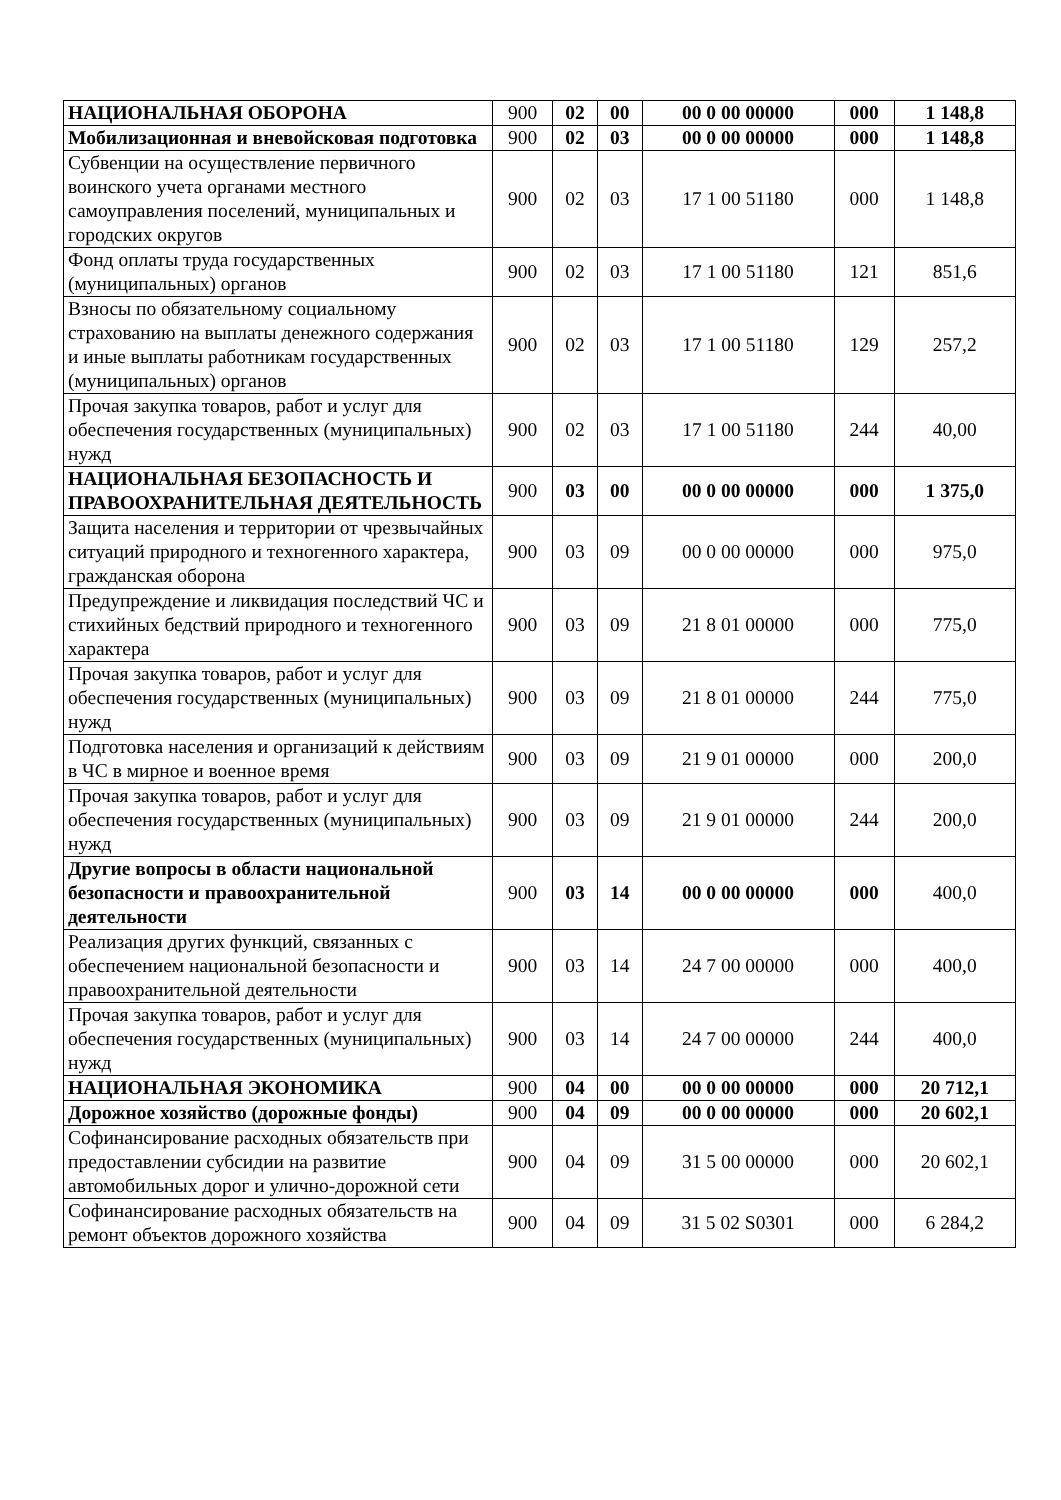| НАЦИОНАЛЬНАЯ ОБОРОНА | 900 | 02 | 00 | 00 0 00 00000 | 000 | 1 148,8 |
| Мобилизационная и вневойсковая подготовка | 900 | 02 | 03 | 00 0 00 00000 | 000 | 1 148,8 |
| Субвенции на осуществление первичного воинского учета органами местного самоуправления поселений, муниципальных и городских округов | 900 | 02 | 03 | 17 1 00 51180 | 000 | 1 148,8 |
| Фонд оплаты труда государственных (муниципальных) органов | 900 | 02 | 03 | 17 1 00 51180 | 121 | 851,6 |
| Взносы по обязательному социальному страхованию на выплаты денежного содержания и иные выплаты работникам государственных (муниципальных) органов | 900 | 02 | 03 | 17 1 00 51180 | 129 | 257,2 |
| Прочая закупка товаров, работ и услуг для обеспечения государственных (муниципальных) нужд | 900 | 02 | 03 | 17 1 00 51180 | 244 | 40,00 |
| НАЦИОНАЛЬНАЯ БЕЗОПАСНОСТЬ И ПРАВООХРАНИТЕЛЬНАЯ ДЕЯТЕЛЬНОСТЬ | 900 | 03 | 00 | 00 0 00 00000 | 000 | 1 375,0 |
| Защита населения и территории от чрезвычайных ситуаций природного и техногенного характера, гражданская оборона | 900 | 03 | 09 | 00 0 00 00000 | 000 | 975,0 |
| Предупреждение и ликвидация последствий ЧС и стихийных бедствий природного и техногенного характера | 900 | 03 | 09 | 21 8 01 00000 | 000 | 775,0 |
| Прочая закупка товаров, работ и услуг для обеспечения государственных (муниципальных) нужд | 900 | 03 | 09 | 21 8 01 00000 | 244 | 775,0 |
| Подготовка населения и организаций к действиям в ЧС в мирное и военное время | 900 | 03 | 09 | 21 9 01 00000 | 000 | 200,0 |
| Прочая закупка товаров, работ и услуг для обеспечения государственных (муниципальных) нужд | 900 | 03 | 09 | 21 9 01 00000 | 244 | 200,0 |
| Другие вопросы в области национальной безопасности и правоохранительной деятельности | 900 | 03 | 14 | 00 0 00 00000 | 000 | 400,0 |
| Реализация других функций, связанных с обеспечением национальной безопасности и правоохранительной деятельности | 900 | 03 | 14 | 24 7 00 00000 | 000 | 400,0 |
| Прочая закупка товаров, работ и услуг для обеспечения государственных (муниципальных) нужд | 900 | 03 | 14 | 24 7 00 00000 | 244 | 400,0 |
| НАЦИОНАЛЬНАЯ ЭКОНОМИКА | 900 | 04 | 00 | 00 0 00 00000 | 000 | 20 712,1 |
| Дорожное хозяйство (дорожные фонды) | 900 | 04 | 09 | 00 0 00 00000 | 000 | 20 602,1 |
| Софинансирование расходных обязательств при предоставлении субсидии на развитие автомобильных дорог и улично-дорожной сети | 900 | 04 | 09 | 31 5 00 00000 | 000 | 20 602,1 |
| Софинансирование расходных обязательств на ремонт объектов дорожного хозяйства | 900 | 04 | 09 | 31 5 02 S0301 | 000 | 6 284,2 |